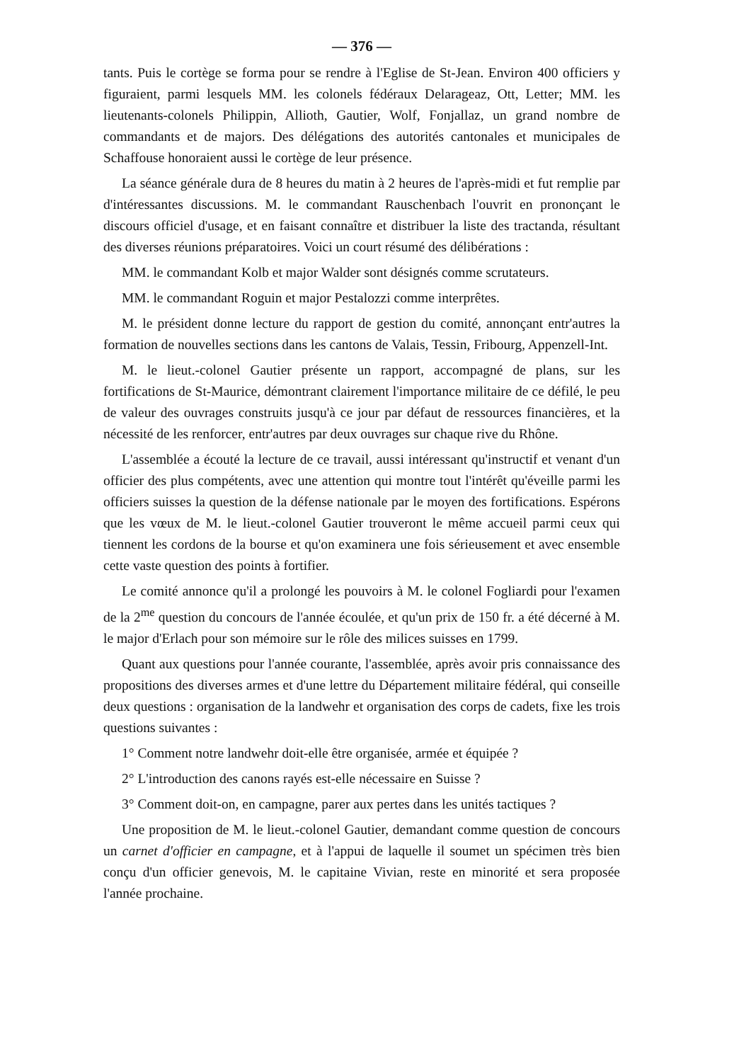— 376 —
tants. Puis le cortège se forma pour se rendre à l'Eglise de St-Jean. Environ 400 officiers y figuraient, parmi lesquels MM. les colonels fédéraux Delarageaz, Ott, Letter; MM. les lieutenants-colonels Philippin, Allioth, Gautier, Wolf, Fonjallaz, un grand nombre de commandants et de majors. Des délégations des autorités cantonales et municipales de Schaffouse honoraient aussi le cortège de leur présence.
La séance générale dura de 8 heures du matin à 2 heures de l'après-midi et fut remplie par d'intéressantes discussions. M. le commandant Rauschenbach l'ouvrit en prononçant le discours officiel d'usage, et en faisant connaître et distribuer la liste des tractanda, résultant des diverses réunions préparatoires. Voici un court résumé des délibérations :
MM. le commandant Kolb et major Walder sont désignés comme scrutateurs.
MM. le commandant Roguin et major Pestalozzi comme interprêtes.
M. le président donne lecture du rapport de gestion du comité, annonçant entr'autres la formation de nouvelles sections dans les cantons de Valais, Tessin, Fribourg, Appenzell-Int.
M. le lieut.-colonel Gautier présente un rapport, accompagné de plans, sur les fortifications de St-Maurice, démontrant clairement l'importance militaire de ce défilé, le peu de valeur des ouvrages construits jusqu'à ce jour par défaut de ressources financières, et la nécessité de les renforcer, entr'autres par deux ouvrages sur chaque rive du Rhône.
L'assemblée a écouté la lecture de ce travail, aussi intéressant qu'instructif et venant d'un officier des plus compétents, avec une attention qui montre tout l'intérêt qu'éveille parmi les officiers suisses la question de la défense nationale par le moyen des fortifications. Espérons que les vœux de M. le lieut.-colonel Gautier trouveront le même accueil parmi ceux qui tiennent les cordons de la bourse et qu'on examinera une fois sérieusement et avec ensemble cette vaste question des points à fortifier.
Le comité annonce qu'il a prolongé les pouvoirs à M. le colonel Fogliardi pour l'examen de la 2<sup>me</sup> question du concours de l'année écoulée, et qu'un prix de 150 fr. a été décerné à M. le major d'Erlach pour son mémoire sur le rôle des milices suisses en 1799.
Quant aux questions pour l'année courante, l'assemblée, après avoir pris connaissance des propositions des diverses armes et d'une lettre du Département militaire fédéral, qui conseille deux questions : organisation de la landwehr et organisation des corps de cadets, fixe les trois questions suivantes :
1° Comment notre landwehr doit-elle être organisée, armée et équipée ?
2° L'introduction des canons rayés est-elle nécessaire en Suisse ?
3° Comment doit-on, en campagne, parer aux pertes dans les unités tactiques ?
Une proposition de M. le lieut.-colonel Gautier, demandant comme question de concours un carnet d'officier en campagne, et à l'appui de laquelle il soumet un spécimen très bien conçu d'un officier genevois, M. le capitaine Vivian, reste en minorité et sera proposée l'année prochaine.